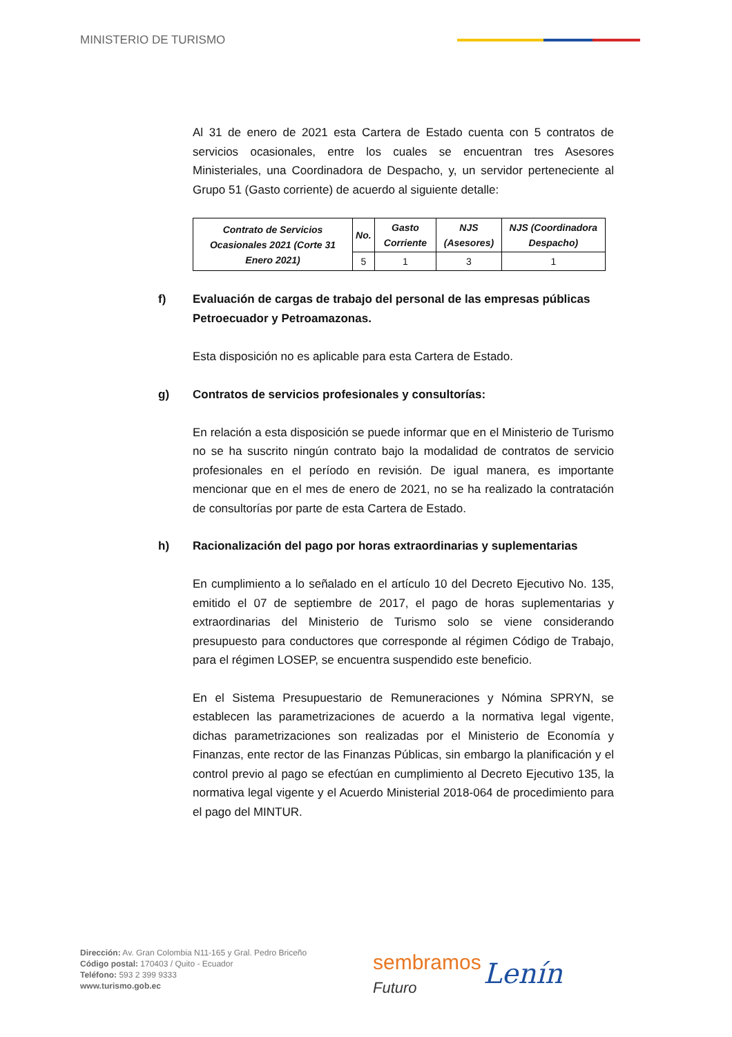MINISTERIO DE TURISMO
Al 31 de enero de 2021 esta Cartera de Estado cuenta con 5 contratos de servicios ocasionales, entre los cuales se encuentran tres Asesores Ministeriales, una Coordinadora de Despacho, y, un servidor perteneciente al Grupo 51 (Gasto corriente) de acuerdo al siguiente detalle:
| Contrato de Servicios Ocasionales 2021 (Corte 31 Enero 2021) | No. | Gasto Corriente | NJS (Asesores) | NJS (Coordinadora Despacho) |
| --- | --- | --- | --- | --- |
| | 5 | 1 | 3 | 1 |
f) Evaluación de cargas de trabajo del personal de las empresas públicas Petroecuador y Petroamazonas.
Esta disposición no es aplicable para esta Cartera de Estado.
g) Contratos de servicios profesionales y consultorías:
En relación a esta disposición se puede informar que en el Ministerio de Turismo no se ha suscrito ningún contrato bajo la modalidad de contratos de servicio profesionales en el período en revisión. De igual manera, es importante mencionar que en el mes de enero de 2021, no se ha realizado la contratación de consultorías por parte de esta Cartera de Estado.
h) Racionalización del pago por horas extraordinarias y suplementarias
En cumplimiento a lo señalado en el artículo 10 del Decreto Ejecutivo No. 135, emitido el 07 de septiembre de 2017, el pago de horas suplementarias y extraordinarias del Ministerio de Turismo solo se viene considerando presupuesto para conductores que corresponde al régimen Código de Trabajo, para el régimen LOSEP, se encuentra suspendido este beneficio.
En el Sistema Presupuestario de Remuneraciones y Nómina SPRYN, se establecen las parametrizaciones de acuerdo a la normativa legal vigente, dichas parametrizaciones son realizadas por el Ministerio de Economía y Finanzas, ente rector de las Finanzas Públicas, sin embargo la planificación y el control previo al pago se efectúan en cumplimiento al Decreto Ejecutivo 135, la normativa legal vigente y el Acuerdo Ministerial 2018-064 de procedimiento para el pago del MINTUR.
Dirección: Av. Gran Colombia N11-165 y Gral. Pedro Briceño
Código postal: 170403 / Quito - Ecuador
Teléfono: 593 2 399 9333
www.turismo.gob.ec
sembramos
Futuro
Lenín